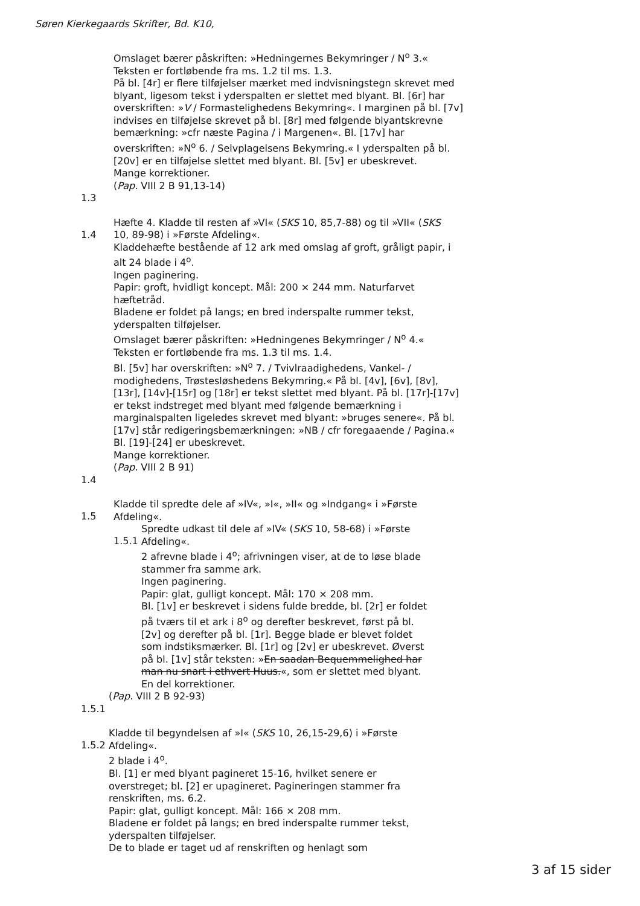Søren Kierkegaards Skrifter, Bd. K10,
Omslaget bærer påskriften: »Hedningernes Bekymringer / N<sup>o</sup> 3.«
Teksten er fortløbende fra ms. 1.2 til ms. 1.3.
På bl. [4r] er flere tilføjelser mærket med indvisningstegn skrevet med blyant, ligesom tekst i yderspalten er slettet med blyant. Bl. [6r] har overskriften: »V / Formastelighedens Bekymring«. I marginen på bl. [7v] indvises en tilføjelse skrevet på bl. [8r] med følgende blyantskrevne bemærkning: »cfr næste Pagina / i Margenen«. Bl. [17v] har overskriften: »N<sup>o</sup> 6. / Selvplagelsens Bekymring.« I yderspalten på bl. [20v] er en tilføjelse slettet med blyant. Bl. [5v] er ubeskrevet.
Mange korrektioner.
(Pap. VIII 2 B 91,13-14)
1.3
1.4 Hæfte 4. Kladde til resten af »VI« (SKS 10, 85,7-88) og til »VII« (SKS 10, 89-98) i »Første Afdeling«.
Kladdehæfte bestående af 12 ark med omslag af groft, gråligt papir, i alt 24 blade i 4<sup>o</sup>.
Ingen paginering.
Papir: groft, hvidligt koncept. Mål: 200 × 244 mm. Naturfarvet hæftetråd.
Bladene er foldet på langs; en bred inderspalte rummer tekst, yderspalten tilføjelser.
Omslaget bærer påskriften: »Hedningenes Bekymringer / N<sup>o</sup> 4.«
Teksten er fortløbende fra ms. 1.3 til ms. 1.4.
Bl. [5v] har overskriften: »N<sup>o</sup> 7. / Tvivlraadighedens, Vankel- / modighedens, Trøstesløshedens Bekymring.« På bl. [4v], [6v], [8v], [13r], [14v]-[15r] og [18r] er tekst slettet med blyant. På bl. [17r]-[17v] er tekst indstreget med blyant med følgende bemærkning i marginalspalten ligeledes skrevet med blyant: »bruges senere«. På bl. [17v] står redigeringsbemærkningen: »NB / cfr foregaaende / Pagina.« Bl. [19]-[24] er ubeskrevet.
Mange korrektioner.
(Pap. VIII 2 B 91)
1.4
1.5 Kladde til spredte dele af »IV«, »I«, »II« og »Indgang« i »Første Afdeling«.
1.5.1 Spredte udkast til dele af »IV« (SKS 10, 58-68) i »Første Afdeling«.
2 afrevne blade i 4<sup>o</sup>; afrivningen viser, at de to løse blade stammer fra samme ark.
Ingen paginering.
Papir: glat, gulligt koncept. Mål: 170 × 208 mm.
Bl. [1v] er beskrevet i sidens fulde bredde, bl. [2r] er foldet på tværs til et ark i 8<sup>o</sup> og derefter beskrevet, først på bl. [2v] og derefter på bl. [1r]. Begge blade er blevet foldet som indstiksmærker. Bl. [1r] og [2v] er ubeskrevet. Øverst på bl. [1v] står teksten: »En saadan Bequemmelighed har man nu snart i ethvert Huus.«, som er slettet med blyant.
En del korrektioner.
(Pap. VIII 2 B 92-93)
1.5.1
1.5.2 Kladde til begyndelsen af »I« (SKS 10, 26,15-29,6) i »Første Afdeling«.
2 blade i 4<sup>o</sup>.
Bl. [1] er med blyant pagineret 15-16, hvilket senere er overstreget; bl. [2] er upagineret. Pagineringen stammer fra renskriften, ms. 6.2.
Papir: glat, gulligt koncept. Mål: 166 × 208 mm.
Bladene er foldet på langs; en bred inderspalte rummer tekst, yderspalten tilføjelser.
De to blade er taget ud af renskriften og henlagt som
3 af 15 sider